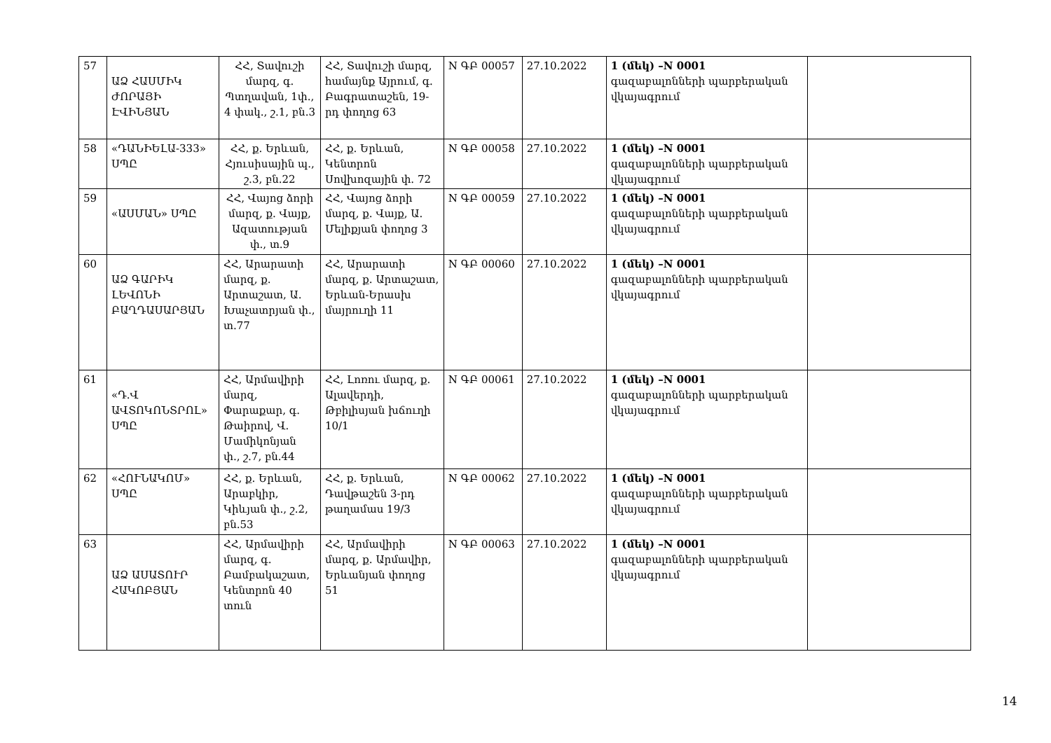| 57 | ԱՁ ՀԱՍՄԻԿ ԺՈՐԱՅԻ ԷՎԻՆՅԱՆ | ՀՀ, Տավուշի մարզ, գ. Պտղավան, 1փ., 4 փակ., շ.1, բն.3 | ՀՀ, Տավուշի մարզ, համայնք Այրում, գ. Բագրատաշեն, 19-րդ փողոց 63 | N ԳԲ 00057 | 27.10.2022 | 1 (մեկ) –N 0001 գազաբալոնների պարբերական վկայագրում | |
| 58 | «ԴԱՆԻԵԼԱ-333» ՍՊԸ | ՀՀ, ք. Երևան, Հյուսիսային պ., շ.3, բն.22 | ՀՀ, ք. Երևան, Կենտրոն Սովխոզային փ. 72 | N ԳԲ 00058 | 27.10.2022 | 1 (մեկ) –N 0001 գազաբալոնների պարբերական վկայագրում | |
| 59 | «ԱՍՄԱՆ» ՍՊԸ | ՀՀ, Վայոց ձորի մարզ, ք. Վայք, Ազատության փ., տ.9 | ՀՀ, Վայոց ձորի մարզ, ք. Վայք, Ա. Մելիքյան փողոց 3 | N ԳԲ 00059 | 27.10.2022 | 1 (մեկ) –N 0001 գազաբալոնների պարբերական վկայագրում | |
| 60 | ԱՁ ԳԱՐԻԿ ԼԵՎՈՆԻ ԲԱՂԴԱՍԱՐՅԱՆ | ՀՀ, Արարատի մարզ, ք. Արտաշատ, Ա. Խաչատրյան փ., տ.77 | ՀՀ, Արարատի մարզ, ք. Արտաշատ, Երևան-Երասխ մայրուղի 11 | N ԳԲ 00060 | 27.10.2022 | 1 (մեկ) –N 0001 գազաբալոնների պարբերական վկայագրում | |
| 61 | «Դ.Վ ԱՎՏՈԿՈՆՏՐՈԼ» ՍՊԸ | ՀՀ, Արմավիրի մարզ, Փարաքար, գ. Թաիրով, Վ. Մամիկոնյան փ., շ.7, բն.44 | ՀՀ, Լոռու մարզ, ք. Ալավերդի, Թբիլիսյան խճուղի 10/1 | N ԳԲ 00061 | 27.10.2022 | 1 (մեկ) –N 0001 գազաբալոնների պարբերական վկայագրում | |
| 62 | «ՀՈՒՆԱԿՈՄ» ՍՊԸ | ՀՀ, ք. Երևան, Արաբկիր, Կիևյան փ., շ.2, բն.53 | ՀՀ, ք. Երևան, Դավթաշեն 3-րդ թաղամաս 19/3 | N ԳԲ 00062 | 27.10.2022 | 1 (մեկ) –N 0001 գազաբալոնների պարբերական վկայագրում | |
| 63 | ԱՁ ԱՍԱՏՈՒՐ ՀԱԿՈԲՅԱՆ | ՀՀ, Արմավիրի մարզ, գ. Բամբակաշատ, Կենտրոն 40 տուն | ՀՀ, Արմավիրի մարզ, ք. Արմավիր, Երևանյան փողոց 51 | N ԳԲ 00063 | 27.10.2022 | 1 (մեկ) –N 0001 գազաբալոնների պարբերական վկայագրում | |
14